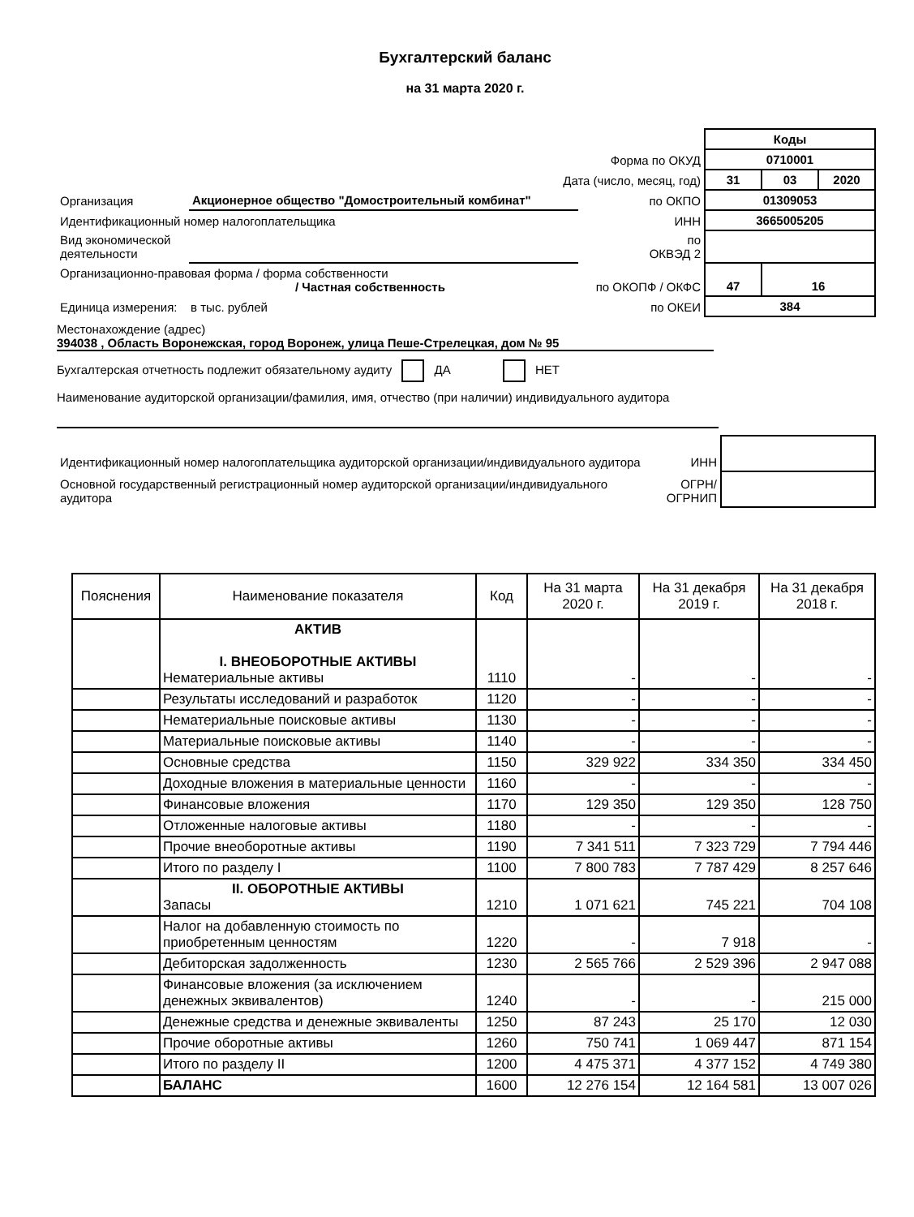Бухгалтерский баланс
на 31 марта 2020 г.
| | | | Коды | | |
| Форма по ОКУД | | | 0710001 | | |
| Дата (число, месяц, год) | | | 31 | 03 | 2020 |
| Организация | Акционерное общество "Домостроительный комбинат" | по ОКПО | 01309053 | | |
| Идентификационный номер налогоплательщика | | ИНН | 3665005205 | | |
| Вид экономической деятельности | | по ОКВЭД 2 | | | |
| Организационно-правовая форма / форма собственности / Частная собственность | | по ОКОПФ / ОКФС | 47 | 16 | |
| Единица измерения: в тыс. рублей | | по ОКЕИ | 384 | | |
Местонахождение (адрес)
394038 , Область Воронежская, город Воронеж, улица Пеше-Стрелецкая, дом № 95
Бухгалтерская отчетность подлежит обязательному аудиту ДА НЕТ
Наименование аудиторской организации/фамилия, имя, отчество (при наличии) индивидуального аудитора
| Идентификационный номер налогоплательщика аудиторской организации/индивидуального аудитора | ИНН | |
| Основной государственный регистрационный номер аудиторской организации/индивидуального аудитора | ОГРН/ ОГРНИП | |
| Пояснения | Наименование показателя | Код | На 31 марта 2020 г. | На 31 декабря 2019 г. | На 31 декабря 2018 г. |
| --- | --- | --- | --- | --- | --- |
| | АКТИВ I. ВНЕОБОРОТНЫЕ АКТИВЫ Нематериальные активы | 1110 | - | - | - |
| | Результаты исследований и разработок | 1120 | - | - | - |
| | Нематериальные поисковые активы | 1130 | - | - | - |
| | Материальные поисковые активы | 1140 | - | - | - |
| | Основные средства | 1150 | 329 922 | 334 350 | 334 450 |
| | Доходные вложения в материальные ценности | 1160 | - | - | - |
| | Финансовые вложения | 1170 | 129 350 | 129 350 | 128 750 |
| | Отложенные налоговые активы | 1180 | - | - | - |
| | Прочие внеоборотные активы | 1190 | 7 341 511 | 7 323 729 | 7 794 446 |
| | Итого по разделу I | 1100 | 7 800 783 | 7 787 429 | 8 257 646 |
| | II. ОБОРОТНЫЕ АКТИВЫ Запасы | 1210 | 1 071 621 | 745 221 | 704 108 |
| | Налог на добавленную стоимость по приобретенным ценностям | 1220 | - | 7 918 | - |
| | Дебиторская задолженность | 1230 | 2 565 766 | 2 529 396 | 2 947 088 |
| | Финансовые вложения (за исключением денежных эквивалентов) | 1240 | - | - | 215 000 |
| | Денежные средства и денежные эквиваленты | 1250 | 87 243 | 25 170 | 12 030 |
| | Прочие оборотные активы | 1260 | 750 741 | 1 069 447 | 871 154 |
| | Итого по разделу II | 1200 | 4 475 371 | 4 377 152 | 4 749 380 |
| | БАЛАНС | 1600 | 12 276 154 | 12 164 581 | 13 007 026 |